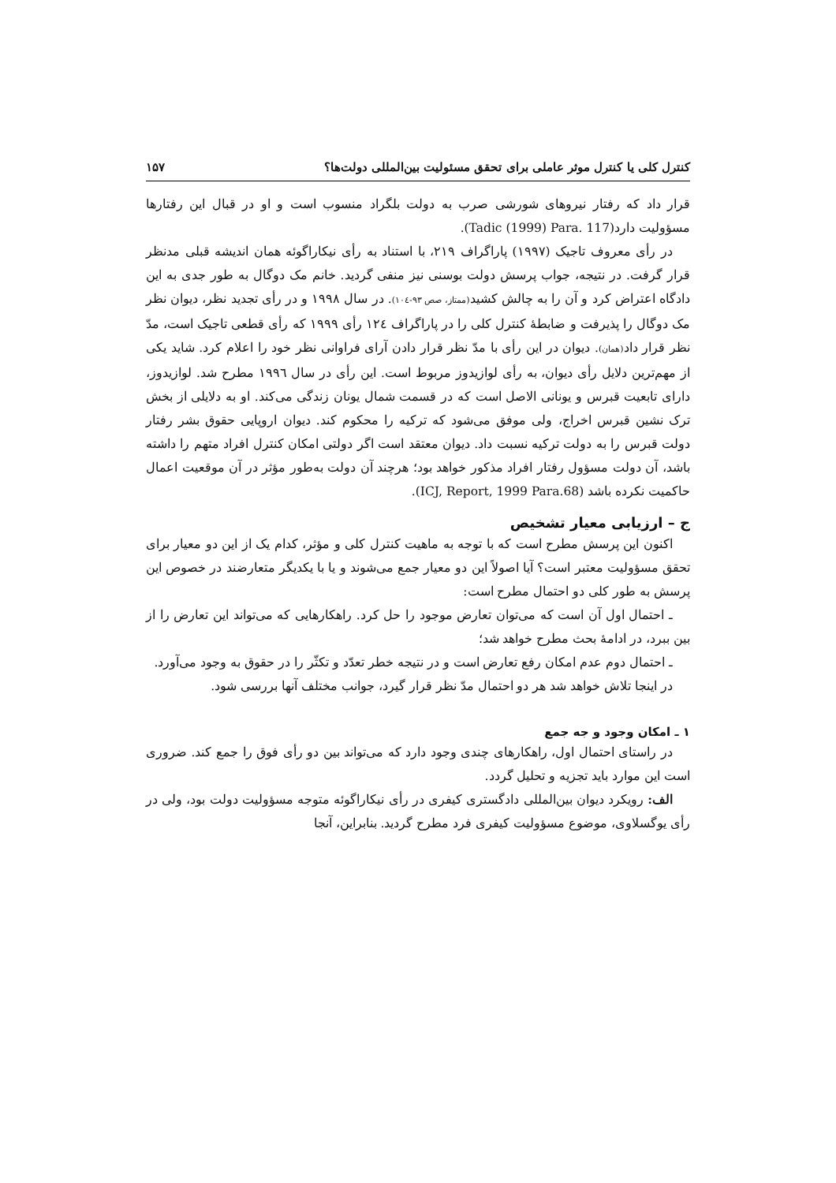کنترل کلی یا کنترل موثر عاملی برای تحقق مسئولیت بین‌المللی دولت‌ها؟ ۱۵۷
قرار داد که رفتار نیروهای شورشی صرب به دولت بلگراد منسوب است و او در قبال این رفتارها مسؤولیت دارد(Tadic (1999) Para. 117).
در رأی معروف تاجیک (۱۹۹۷) پاراگراف ۲۱۹، با استناد به رأی نیکاراگوئه همان اندیشه قبلی مدنظر قرار گرفت. در نتیجه، جواب پرسش دولت بوسنی نیز منفی گردید. خانم مک دوگال به طور جدی به این دادگاه اعتراض کرد و آن را به چالش کشید(ممتاز، صص ۹۳-۱۰٤). در سال ۱۹۹۸ و در رأی تجدید نظر، دیوان نظر مک دوگال را پذیرفت و ضابطهٔ کنترل کلی را در پاراگراف ۱۲٤ رأی ۱۹۹۹ که رأی قطعی تاجیک است، مدّ نظر قرار داد(همان). دیوان در این رأی با مدّ نظر قرار دادن آرای فراوانی نظر خود را اعلام کرد. شاید یکی از مهم‌ترین دلایل رأی دیوان، به رأی لوازیدوز مربوط است. این رأی در سال ۱۹۹٦ مطرح شد. لوازیدوز، دارای تابعیت قبرس و یونانی الاصل است که در قسمت شمال یونان زندگی می‌کند. او به دلایلی از بخش ترک نشین قبرس اخراج، ولی موفق می‌شود که ترکیه را محکوم کند. دیوان اروپایی حقوق بشر رفتار دولت قبرس را به دولت ترکیه نسبت داد. دیوان معتقد است اگر دولتی امکان کنترل افراد متهم را داشته باشد، آن دولت مسؤول رفتار افراد مذکور خواهد بود؛ هرچند آن دولت به‌طور مؤثر در آن موقعیت اعمال حاکمیت نکرده باشد (ICJ, Report, 1999 Para.68).
ج – ارزیابی معیار تشخیص
اکنون این پرسش مطرح است که با توجه به ماهیت کنترل کلی و مؤثر، کدام یک از این دو معیار برای تحقق مسؤولیت معتبر است؟ آیا اصولاً این دو معیار جمع می‌شوند و یا با یکدیگر متعارضند در خصوص این پرسش به طور کلی دو احتمال مطرح است:
ـ احتمال اول آن است که می‌توان تعارض موجود را حل کرد. راهکارهایی که می‌تواند این تعارض را از بین ببرد، در ادامهٔ بحث مطرح خواهد شد؛
ـ احتمال دوم عدم امکان رفع تعارض است و در نتیجه خطر تعدّد و تکثّر را در حقوق به وجود می‌آورد.
در اینجا تلاش خواهد شد هر دو احتمال مدّ نظر قرار گیرد، جوانب مختلف آنها بررسی شود.
۱ ـ امکان وجود و جه جمع
در راستای احتمال اول، راهکارهای چندی وجود دارد که می‌تواند بین دو رأی فوق را جمع کند. ضروری است این موارد باید تجزیه و تحلیل گردد.
الف: رویکرد دیوان بین‌المللی دادگستری کیفری در رأی نیکاراگوئه متوجه مسؤولیت دولت بود، ولی در رأی یوگسلاوی، موضوع مسؤولیت کیفری فرد مطرح گردید. بنابراین، آنجا